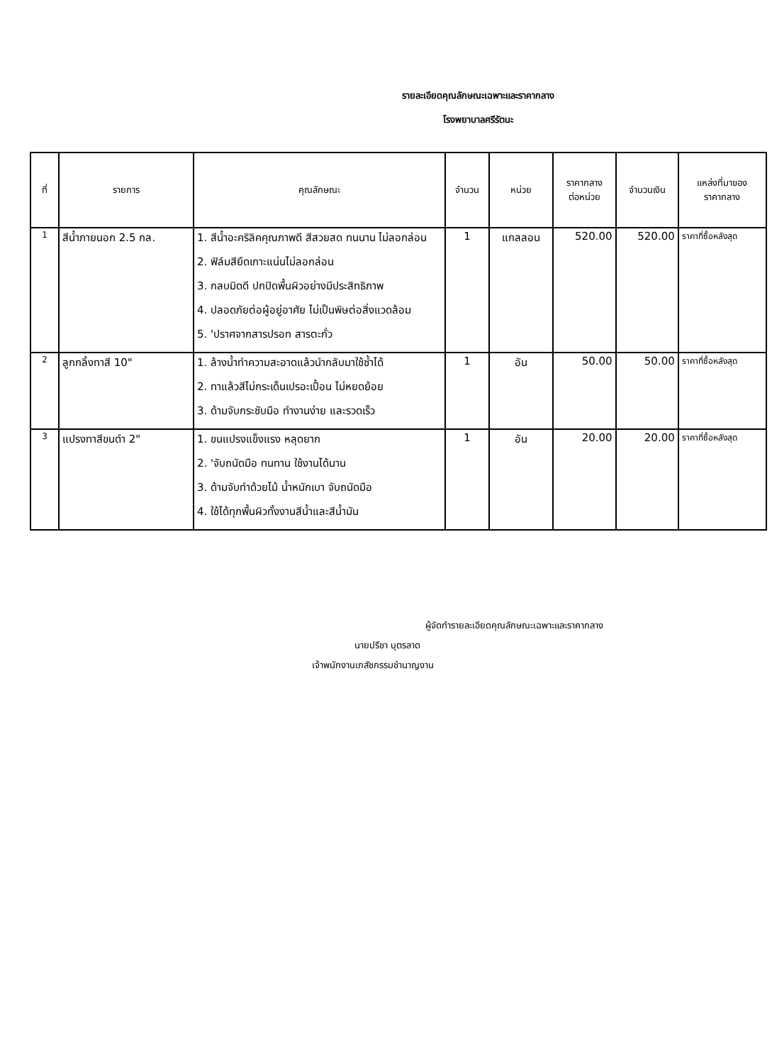รายละเอียดคุณลักษณะเฉพาะและราคากลาง
โรงพยาบาลศรีรัตนะ
| ที่ | รายการ | คุณลักษณะ | จำนวน | หน่วย | ราคากลาง ต่อหน่วย | จำนวนเงิน | แหล่งที่มาของ ราคากลาง |
| --- | --- | --- | --- | --- | --- | --- | --- |
| 1 | สีน้ำภายนอก 2.5 กล. | 1. สีน้ำอะคริลิคคุณภาพดี สีสวยสด ทนนาน ไม่ลอกล่อน 2. ฟิล์มสียึดเกาะแน่นไม่ลอกล่อน 3. กลบมิดดี ปกปิดพื้นผิวอย่างมีประสิทธิภาพ 4. ปลอดภัยต่อผู้อยู่อาศัย ไม่เป็นพิษต่อสิ่งแวดล้อม 5. 'ปราศจากสารปรอท สารตะกั่ว | 1 | แกลลอน | 520.00 | 520.00 | ราคาที่ซื้อหลังสุด |
| 2 | ลูกกลิ้งทาสี 10" | 1. ล้างน้ำทำความสะอาดแล้วนำกลับมาใช้ซ้ำได้ 2. ทาแล้วสีไม่กระเด็นเปรอะเปื้อน ไม่หยดย้อย 3. ด้ามจับกระชับมือ ทำงานง่าย และรวดเร็ว | 1 | อัน | 50.00 | 50.00 | ราคาที่ซื้อหลังสุด |
| 3 | แปรงทาสีขนดำ 2" | 1. ขนแปรงแข็งแรง หลุดยาก 2. 'จับถนัดมือ ทนทาน ใช้งานได้นาน 3. ด้ามจับทำด้วยไม้ น้ำหนักเบา จับถนัดมือ 4. ใช้ได้ทุกพื้นผิวทั้งงานสีน้ำและสีน้ำมัน | 1 | อัน | 20.00 | 20.00 | ราคาที่ซื้อหลังสุด |
ผู้จัดทำรายละเอียดคุณลักษณะเฉพาะและราคากลาง
นายปรีชา บุตรลาด
เจ้าพนักงานเภสัชกรรมชำนาญงาน